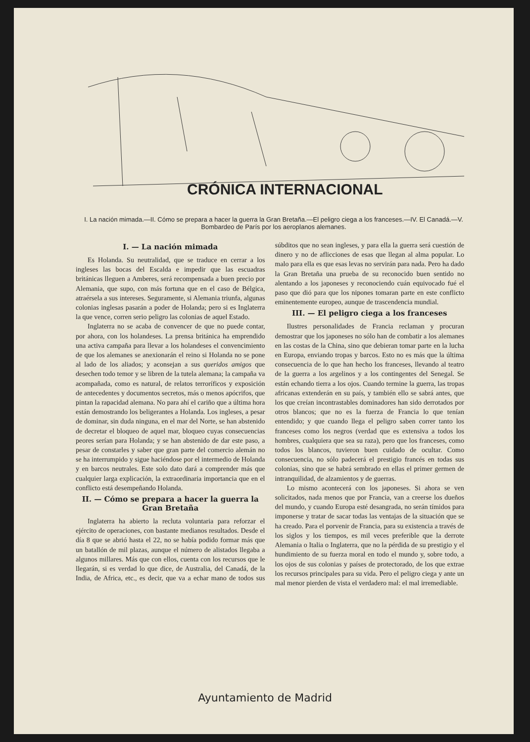CRÓNICA INTERNACIONAL
I. La nación mimada.—II. Cómo se prepara a hacer la guerra la Gran Bretaña.—El peligro ciega a los franceses.—IV. El Canadá.—V. Bombardeo de París por los aeroplanos alemanes.
I. — La nación mimada
Es Holanda. Su neutralidad, que se traduce en cerrar a los ingleses las bocas del Escalda e impedir que las escuadras británicas lleguen a Amberes, será recompensada a buen precio por Alemania, que supo, con más fortuna que en el caso de Bélgica, atraérsela a sus intereses. Seguramente, si Alemania triunfa, algunas colonias inglesas pasarán a poder de Holanda; pero si es Inglaterra la que vence, corren serio peligro las colonias de aquel Estado.
Inglaterra no se acaba de convencer de que no puede contar, por ahora, con los holandeses. La prensa británica ha emprendido una activa campaña para llevar a los holandeses el convencimiento de que los alemanes se anexionarán el reino si Holanda no se pone al lado de los aliados; y aconsejan a sus queridos amigos que desechen todo temor y se libren de la tutela alemana; la campaña va acompañada, como es natural, de relatos terroríficos y exposición de antecedentes y documentos secretos, más o menos apócrifos, que pintan la rapacidad alemana. No para ahí el cariño que a última hora están demostrando los beligerantes a Holanda. Los ingleses, a pesar de dominar, sin duda ninguna, en el mar del Norte, se han abstenido de decretar el bloqueo de aquel mar, bloqueo cuyas consecuencias peores serían para Holanda; y se han abstenido de dar este paso, a pesar de constarles y saber que gran parte del comercio alemán no se ha interrumpido y sigue haciéndose por el intermedio de Holanda y en barcos neutrales. Este solo dato dará a comprender más que cualquier larga explicación, la extraordinaria importancia que en el conflicto está desempeñando Holanda.
II. — Cómo se prepara a hacer la guerra la Gran Bretaña
Inglaterra ha abierto la recluta voluntaria para reforzar el ejército de operaciones, con bastante medianos resultados. Desde el día 8 que se abrió hasta el 22, no se había podido formar más que un batallón de mil plazas, aunque el número de alistados llegaba a algunos millares. Más que con ellos, cuenta con los recursos que le llegarán, si es verdad lo que dice, de Australia, del Canadá, de la India, de Africa, etc., es decir, que va a echar mano de todos sus súbditos que no sean ingleses, y para ella la guerra será cuestión de dinero y no de aflicciones de esas que llegan al alma popular. Lo malo para ella es que esas levas no servirán para nada. Pero ha dado la Gran Bretaña una prueba de su reconocido buen sentido no alentando a los japoneses y reconociendo cuán equivocado fué el paso que dió para que los nipones tomaran parte en este conflicto eminentemente europeo, aunque de trascendencia mundial.
III. — El peligro ciega a los franceses
Ilustres personalidades de Francia reclaman y procuran demostrar que los japoneses no sólo han de combatir a los alemanes en las costas de la China, sino que debieran tomar parte en la lucha en Europa, enviando tropas y barcos. Esto no es más que la última consecuencia de lo que han hecho los franceses, llevando al teatro de la guerra a los argelinos y a los contingentes del Senegal. Se están echando tierra a los ojos. Cuando termine la guerra, las tropas africanas extenderán en su país, y también ello se sabrá antes, que los que creían incontrastables dominadores han sido derrotados por otros blancos; que no es la fuerza de Francia lo que tenían entendido; y que cuando llega el peligro saben correr tanto los franceses como los negros (verdad que es extensiva a todos los hombres, cualquiera que sea su raza), pero que los franceses, como todos los blancos, tuvieron buen cuidado de ocultar. Como consecuencia, no sólo padecerá el prestigio francés en todas sus colonias, sino que se habrá sembrado en ellas el primer germen de intranquilidad, de alzamientos y de guerras.
Lo mismo acontecerá con los japoneses. Si ahora se ven solicitados, nada menos que por Francia, van a creerse los dueños del mundo, y cuando Europa esté desangrada, no serán tímidos para imponerse y tratar de sacar todas las ventajas de la situación que se ha creado. Para el porvenir de Francia, para su existencia a través de los siglos y los tiempos, es mil veces preferible que la derrote Alemania o Italia o Inglaterra, que no la pérdida de su prestigio y el hundimiento de su fuerza moral en todo el mundo y, sobre todo, a los ojos de sus colonias y países de protectorado, de los que extrae los recursos principales para su vida. Pero el peligro ciega y ante un mal menor pierden de vista el verdadero mal: el mal irremediable.
Ayuntamiento de Madrid